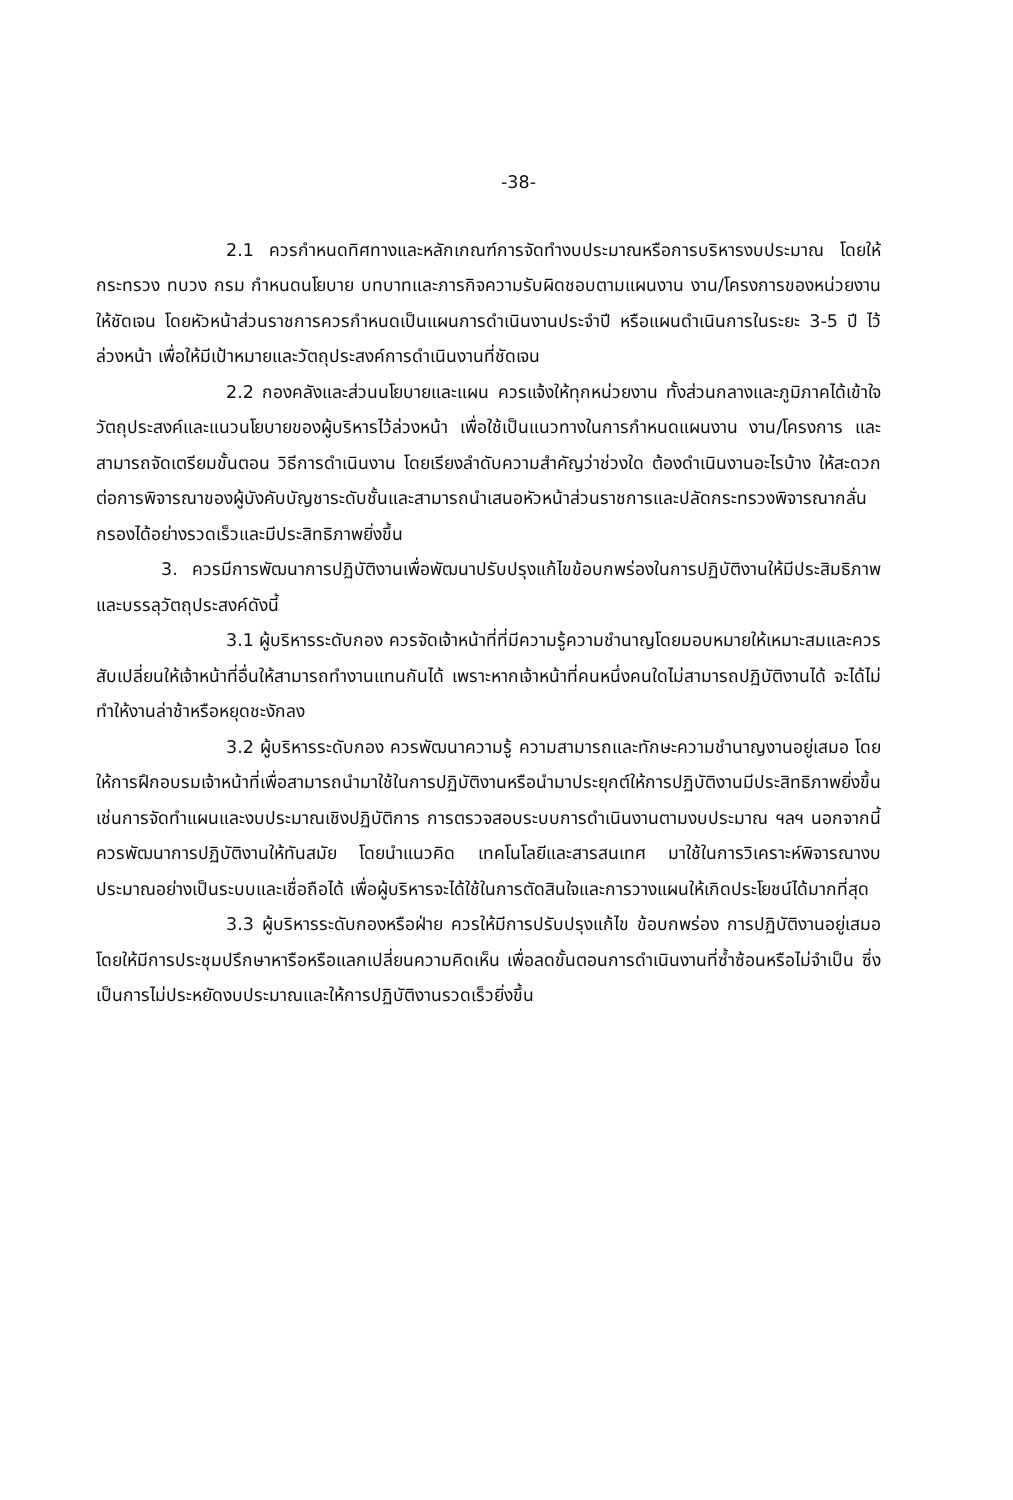-38-
2.1 ควรกำหนดทิศทางและหลักเกณฑ์การจัดทำงบประมาณหรือการบริหารงบประมาณ โดยให้กระทรวง ทบวง กรม กำหนดนโยบาย บทบาทและภารกิจความรับผิดชอบตามแผนงาน งาน/โครงการของหน่วยงานให้ชัดเจน โดยหัวหน้าส่วนราชการควรกำหนดเป็นแผนการดำเนินงานประจำปี หรือแผนดำเนินการในระยะ 3-5 ปี ไว้ล่วงหน้า เพื่อให้มีเป้าหมายและวัตถุประสงค์การดำเนินงานที่ชัดเจน
2.2 กองคลังและส่วนนโยบายและแผน ควรแจ้งให้ทุกหน่วยงาน ทั้งส่วนกลางและภูมิภาคได้เข้าใจวัตถุประสงค์และแนวนโยบายของผู้บริหารไว้ล่วงหน้า เพื่อใช้เป็นแนวทางในการกำหนดแผนงาน งาน/โครงการ และสามารถจัดเตรียมขั้นตอน วิธีการดำเนินงาน โดยเรียงลำดับความสำคัญว่าช่วงใด ต้องดำเนินงานอะไรบ้าง ให้สะดวกต่อการพิจารณาของผู้บังคับบัญชาระดับชั้นและสามารถนำเสนอหัวหน้าส่วนราชการและปลัดกระทรวงพิจารณากลั่นกรองได้อย่างรวดเร็วและมีประสิทธิภาพยิ่งขึ้น
3. ควรมีการพัฒนาการปฏิบัติงานเพื่อพัฒนาปรับปรุงแก้ไขข้อบกพร่องในการปฏิบัติงานให้มีประสิมธิภาพและบรรลุวัตถุประสงค์ดังนี้
3.1 ผู้บริหารระดับกอง ควรจัดเจ้าหน้าที่ที่มีความรู้ความชำนาญโดยมอบหมายให้เหมาะสมและควรสับเปลี่ยนให้เจ้าหน้าที่อื่นให้สามารถทำงานแทนกันได้ เพราะหากเจ้าหน้าที่คนหนึ่งคนใดไม่สามารถปฏิบัติงานได้ จะได้ไม่ทำให้งานล่าช้าหรือหยุดชะงักลง
3.2 ผู้บริหารระดับกอง ควรพัฒนาความรู้ ความสามารถและทักษะความชำนาญงานอยู่เสมอ โดยให้การฝึกอบรมเจ้าหน้าที่เพื่อสามารถนำมาใช้ในการปฏิบัติงานหรือนำมาประยุกต์ให้การปฏิบัติงานมีประสิทธิภาพยิ่งขึ้น เช่นการจัดทำแผนและงบประมาณเชิงปฏิบัติการ การตรวจสอบระบบการดำเนินงานตามงบประมาณ ฯลฯ นอกจากนี้ควรพัฒนาการปฏิบัติงานให้ทันสมัย โดยนำแนวคิด เทคโนโลยีและสารสนเทศ มาใช้ในการวิเคราะห์พิจารณางบประมาณอย่างเป็นระบบและเชื่อถือได้ เพื่อผู้บริหารจะได้ใช้ในการตัดสินใจและการวางแผนให้เกิดประโยชน์ได้มากที่สุด
3.3 ผู้บริหารระดับกองหรือฝ่าย ควรให้มีการปรับปรุงแก้ไข ข้อบกพร่อง การปฏิบัติงานอยู่เสมอ โดยให้มีการประชุมปรึกษาหารือหรือแลกเปลี่ยนความคิดเห็น เพื่อลดขั้นตอนการดำเนินงานที่ซ้ำซ้อนหรือไม่จำเป็น ซึ่งเป็นการไม่ประหยัดงบประมาณและให้การปฏิบัติงานรวดเร็วยิ่งขึ้น